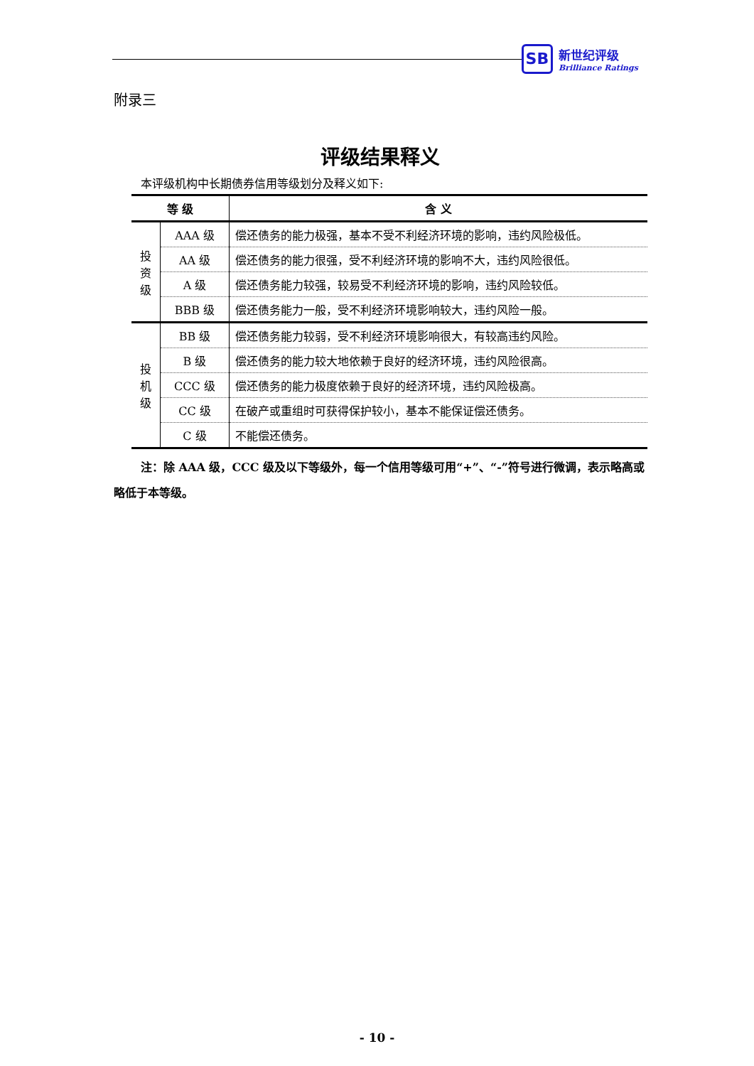SB
新世纪评级
Brilliance Ratings
附录三
评级结果释义
本评级机构中长期债券信用等级划分及释义如下:
| 等 级 | | 含 义 |
| --- | --- | --- |
| 投 资 级 | AAA 级 | 偿还债务的能力极强，基本不受不利经济环境的影响，违约风险极低。 |
| | AA 级 | 偿还债务的能力很强，受不利经济环境的影响不大，违约风险很低。 |
| | A 级 | 偿还债务能力较强，较易受不利经济环境的影响，违约风险较低。 |
| | BBB 级 | 偿还债务能力一般，受不利经济环境影响较大，违约风险一般。 |
| 投 机 级 | BB 级 | 偿还债务能力较弱，受不利经济环境影响很大，有较高违约风险。 |
| | B 级 | 偿还债务的能力较大地依赖于良好的经济环境，违约风险很高。 |
| | CCC 级 | 偿还债务的能力极度依赖于良好的经济环境，违约风险极高。 |
| | CC 级 | 在破产或重组时可获得保护较小，基本不能保证偿还债务。 |
| | C 级 | 不能偿还债务。 |
注：除 AAA 级，CCC 级及以下等级外，每一个信用等级可用“+”、“-”符号进行微调，表示略高或略低于本等级。
- 10 -